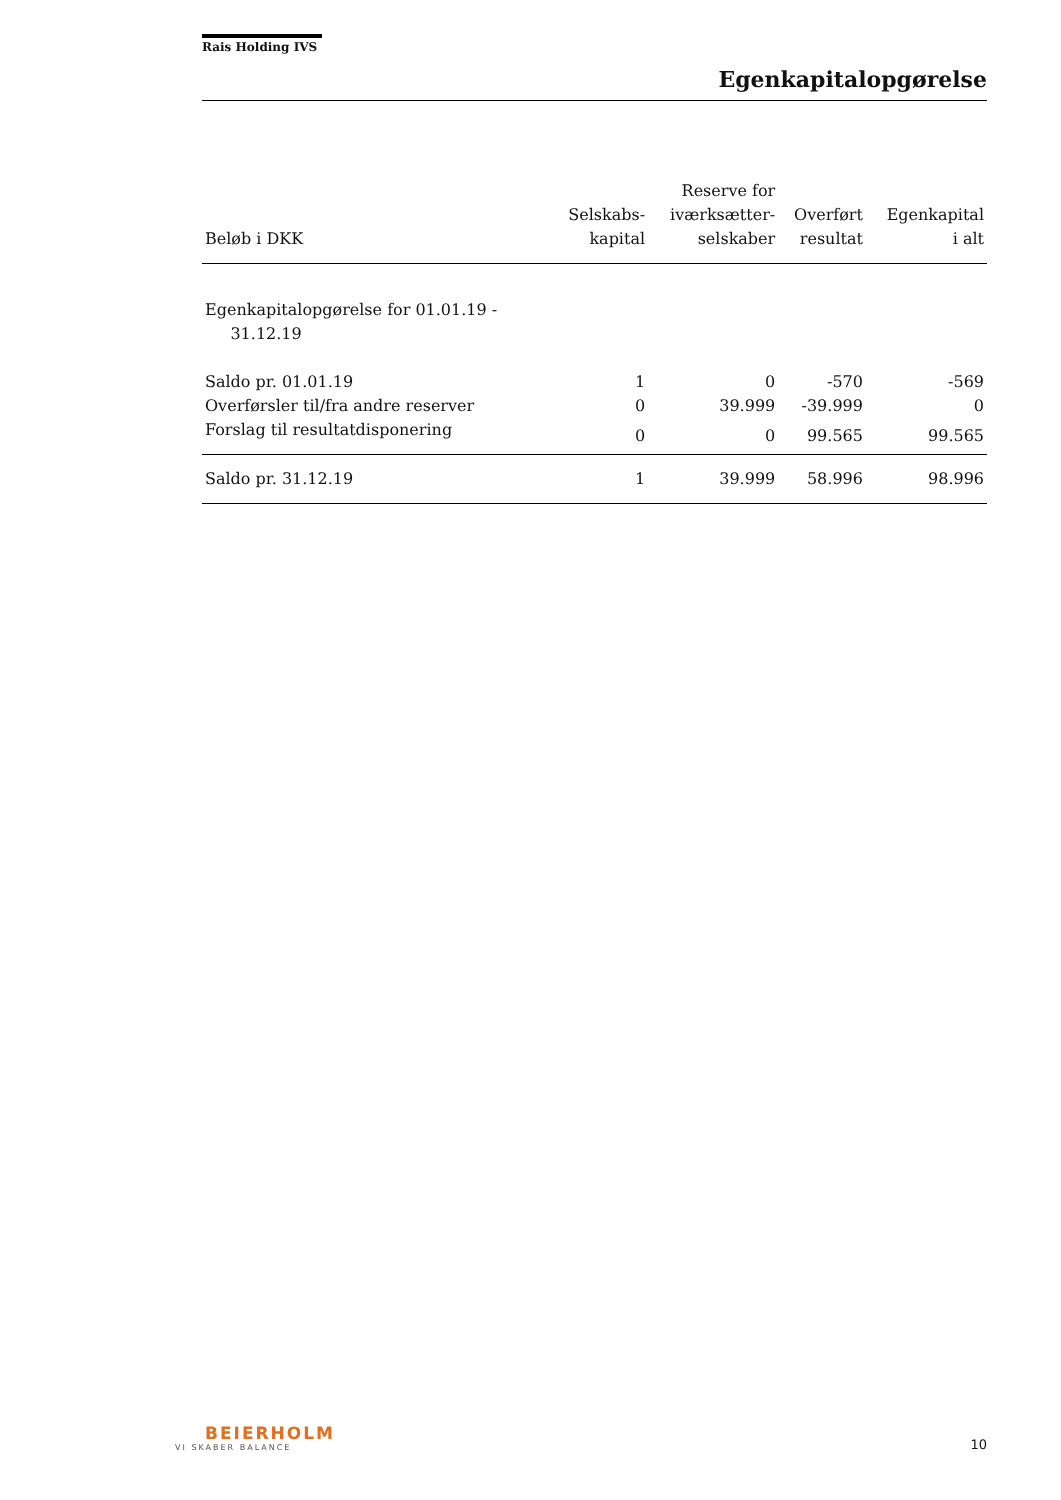Rais Holding IVS
Egenkapitalopgørelse
| Beløb i DKK | Selskabs- kapital | Reserve for iværksætter- selskaber | Overført resultat | Egenkapital i alt |
| --- | --- | --- | --- | --- |
| Egenkapitalopgørelse for 01.01.19 - 31.12.19 | | | | |
| Saldo pr. 01.01.19 | 1 | 0 | -570 | -569 |
| Overførsler til/fra andre reserver | 0 | 39.999 | -39.999 | 0 |
| Forslag til resultatdisponering | 0 | 0 | 99.565 | 99.565 |
| Saldo pr. 31.12.19 | 1 | 39.999 | 58.996 | 98.996 |
BEIERHOLM
VI SKABER BALANCE
10